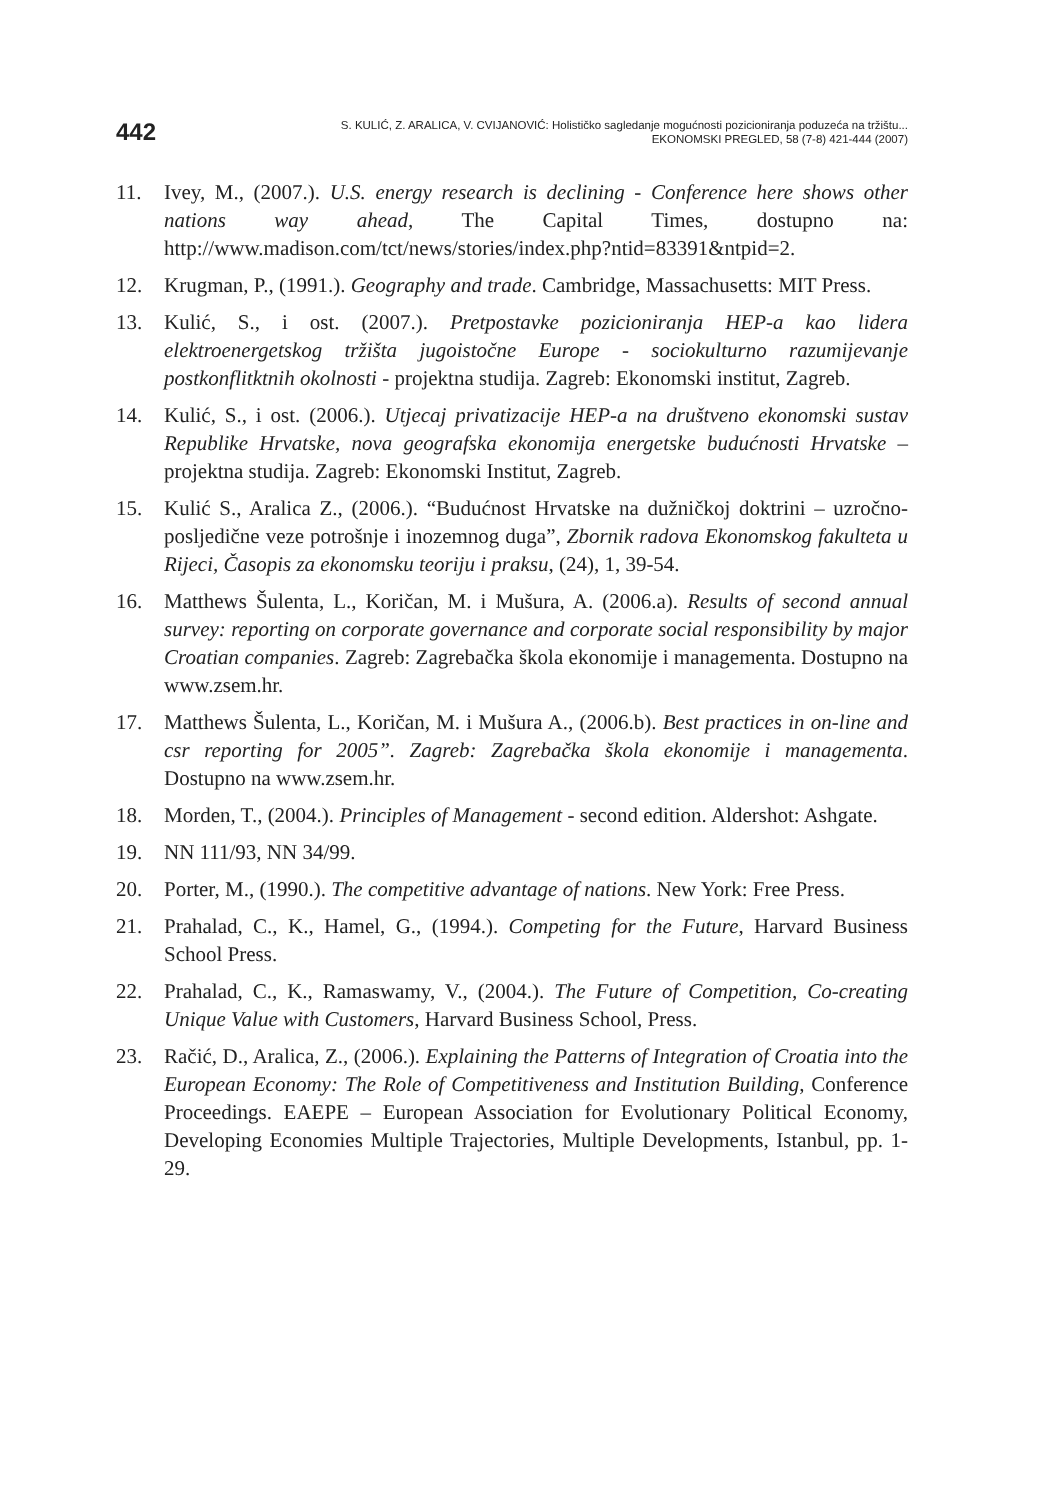442
S. KULIĆ, Z. ARALICA, V. CVIJANOVIĆ: Holističko sagledanje mogućnosti pozicioniranja poduzeća na tržištu...
EKONOMSKI PREGLED, 58 (7-8) 421-444 (2007)
11. Ivey, M., (2007.). U.S. energy research is declining - Conference here shows other nations way ahead, The Capital Times, dostupno na: http://www.madison.com/tct/news/stories/index.php?ntid=83391&ntpid=2.
12. Krugman, P., (1991.). Geography and trade. Cambridge, Massachusetts: MIT Press.
13. Kulić, S., i ost. (2007.). Pretpostavke pozicioniranja HEP-a kao lidera elektroenergetskog tržišta jugoistočne Europe - sociokulturno razumijevanje postkonflitktnih okolnosti - projektna studija. Zagreb: Ekonomski institut, Zagreb.
14. Kulić, S., i ost. (2006.). Utjecaj privatizacije HEP-a na društveno ekonomski sustav Republike Hrvatske, nova geografska ekonomija energetske budućnosti Hrvatske – projektna studija. Zagreb: Ekonomski Institut, Zagreb.
15. Kulić S., Aralica Z., (2006.). “Budućnost Hrvatske na dužničkoj doktrini – uzročno-posljedične veze potrošnje i inozemnog duga”, Zbornik radova Ekonomskog fakulteta u Rijeci, Časopis za ekonomsku teoriju i praksu, (24), 1, 39-54.
16. Matthews Šulenta, L., Koričan, M. i Mušura, A. (2006.a). Results of second annual survey: reporting on corporate governance and corporate social responsibility by major Croatian companies. Zagreb: Zagrebačka škola ekonomije i managementa. Dostupno na www.zsem.hr.
17. Matthews Šulenta, L., Koričan, M. i Mušura A., (2006.b). Best practices in on-line and csr reporting for 2005”. Zagreb: Zagrebačka škola ekonomije i managementa. Dostupno na www.zsem.hr.
18. Morden, T., (2004.). Principles of Management - second edition. Aldershot: Ashgate.
19. NN 111/93, NN 34/99.
20. Porter, M., (1990.). The competitive advantage of nations. New York: Free Press.
21. Prahalad, C., K., Hamel, G., (1994.). Competing for the Future, Harvard Business School Press.
22. Prahalad, C., K., Ramaswamy, V., (2004.). The Future of Competition, Co-creating Unique Value with Customers, Harvard Business School, Press.
23. Račić, D., Aralica, Z., (2006.). Explaining the Patterns of Integration of Croatia into the European Economy: The Role of Competitiveness and Institution Building, Conference Proceedings. EAEPE – European Association for Evolutionary Political Economy, Developing Economies Multiple Trajectories, Multiple Developments, Istanbul, pp. 1-29.